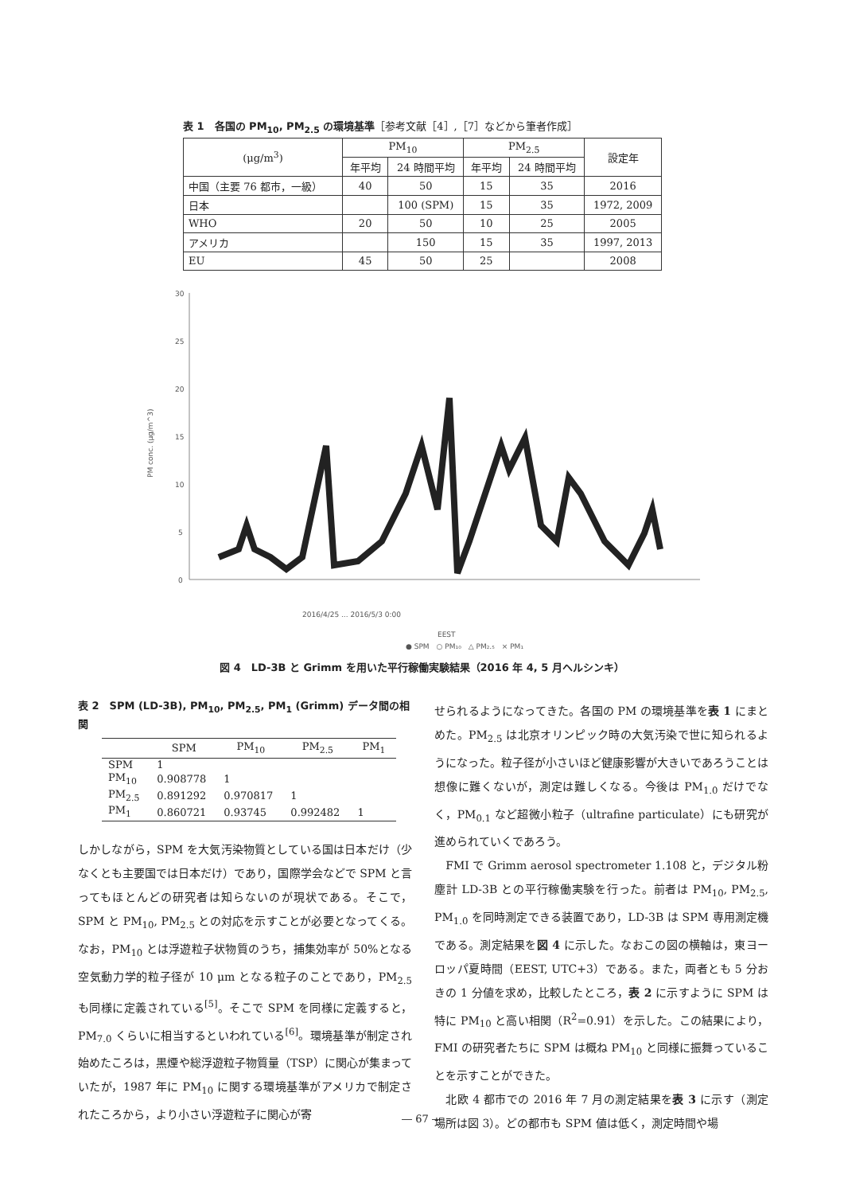表 1　各国の PM<sub>10</sub>, PM<sub>2.5</sub> の環境基準［参考文献［4］,［7］などから筆者作成］
| (μg/m<sup>3</sup>) | PM<sub>10</sub> | | PM<sub>2.5</sub> | | 設定年 |
| --- | --- | --- | --- | --- | --- |
| | 年平均 | 24 時間平均 | 年平均 | 24 時間平均 | |
| 中国（主要 76 都市，一級） | 40 | 50 | 15 | 35 | 2016 |
| 日本 | | 100 (SPM) | 15 | 35 | 1972, 2009 |
| WHO | 20 | 50 | 10 | 25 | 2005 |
| アメリカ | | 150 | 15 | 35 | 1997, 2013 |
| EU | 45 | 50 | 25 | | 2008 |
30
25
20
15
10
5
0
PM conc. (μg/m^3)
2016/4/25 ... 2016/5/3 0:00
EEST
● SPM　○ PM₁₀　△ PM₂.₅　× PM₁
図 4　LD-3B と Grimm を用いた平行稼働実験結果（2016 年 4, 5 月ヘルシンキ）
表 2　SPM (LD-3B), PM<sub>10</sub>, PM<sub>2.5</sub>, PM<sub>1</sub> (Grimm) データ間の相関
| | SPM | PM<sub>10</sub> | PM<sub>2.5</sub> | PM<sub>1</sub> |
| --- | --- | --- | --- | --- |
| SPM | 1 | | | |
| PM<sub>10</sub> | 0.908778 | 1 | | |
| PM<sub>2.5</sub> | 0.891292 | 0.970817 | 1 | |
| PM<sub>1</sub> | 0.860721 | 0.93745 | 0.992482 | 1 |
しかしながら，SPM を大気汚染物質としている国は日本だけ（少なくとも主要国では日本だけ）であり，国際学会などで SPM と言ってもほとんどの研究者は知らないのが現状である。そこで，SPM と PM<sub>10</sub>, PM<sub>2.5</sub> との対応を示すことが必要となってくる。なお，PM<sub>10</sub> とは浮遊粒子状物質のうち，捕集効率が 50%となる空気動力学的粒子径が 10 μm となる粒子のことであり，PM<sub>2.5</sub> も同様に定義されている<sup>[5]</sup>。そこで SPM を同様に定義すると，PM<sub>7.0</sub> くらいに相当するといわれている<sup>[6]</sup>。環境基準が制定され始めたころは，黒煙や総浮遊粒子物質量（TSP）に関心が集まっていたが，1987 年に PM<sub>10</sub> に関する環境基準がアメリカで制定されたころから，より小さい浮遊粒子に関心が寄
せられるようになってきた。各国の PM の環境基準を表 1 にまとめた。PM<sub>2.5</sub> は北京オリンピック時の大気汚染で世に知られるようになった。粒子径が小さいほど健康影響が大きいであろうことは想像に難くないが，測定は難しくなる。今後は PM<sub>1.0</sub> だけでなく，PM<sub>0.1</sub> など超微小粒子（ultrafine particulate）にも研究が進められていくであろう。
　FMI で Grimm aerosol spectrometer 1.108 と，デジタル粉塵計 LD-3B との平行稼働実験を行った。前者は PM<sub>10</sub>, PM<sub>2.5</sub>, PM<sub>1.0</sub> を同時測定できる装置であり，LD-3B は SPM 専用測定機である。測定結果を図 4 に示した。なおこの図の横軸は，東ヨーロッパ夏時間（EEST, UTC+3）である。また，両者とも 5 分おきの 1 分値を求め，比較したところ，表 2 に示すように SPM は特に PM<sub>10</sub> と高い相関（R<sup>2</sup>=0.91）を示した。この結果により，FMI の研究者たちに SPM は概ね PM<sub>10</sub> と同様に振舞っていることを示すことができた。
　北欧 4 都市での 2016 年 7 月の測定結果を表 3 に示す（測定場所は図 3）。どの都市も SPM 値は低く，測定時間や場
― 67 ―